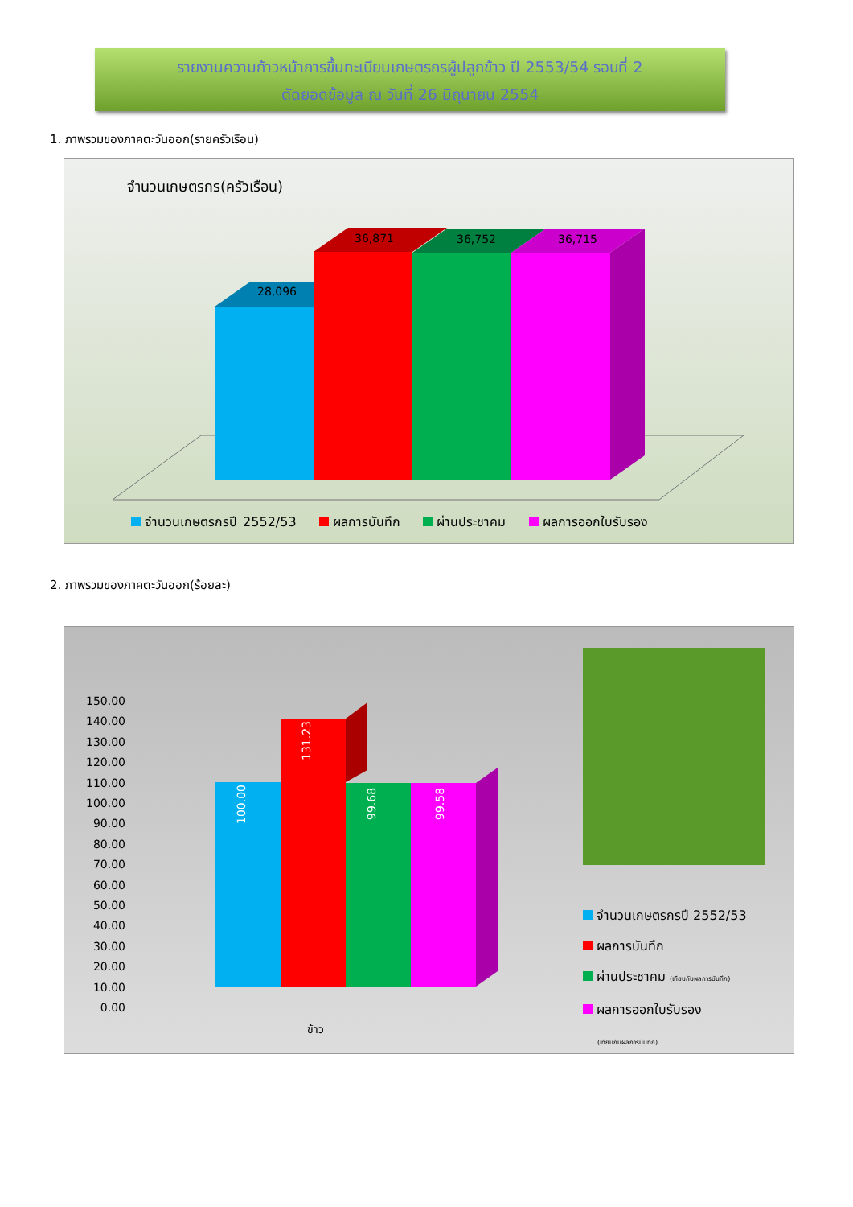รายงานความก้าวหน้าการขึ้นทะเบียนเกษตรกรผู้ปลูกข้าว ปี 2553/54 รอบที่ 2
ตัดยอดข้อมูล ณ วันที่ 26 มิถุนายน 2554
1. ภาพรวมของภาคตะวันออก(รายครัวเรือน)
จำนวนเกษตรกร(ครัวเรือน)
28,096
36,871
36,752
36,715
จำนวนเกษตรกรปี 2552/53 ผลการบันทึก ผ่านประชาคม ผลการออกใบรับรอง
2. ภาพรวมของภาคตะวันออก(ร้อยละ)
100.00
131.23
99.68
99.58
150.00
140.00
130.00
120.00
110.00
100.00
90.00
80.00
70.00
60.00
50.00
40.00
30.00
20.00
10.00
0.00
ข้าว
จำนวนเกษตรกรปี 2552/53
ผลการบันทึก
ผ่านประชาคม (เทียบกับผลการบันทึก)
ผลการออกใบรับรอง
(เทียบกับผลการบันทึก)